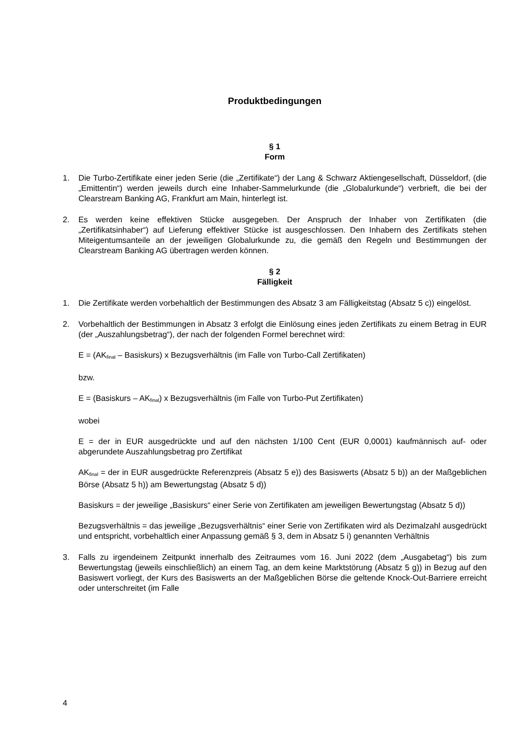Produktbedingungen
§ 1
Form
1. Die Turbo-Zertifikate einer jeden Serie (die „Zertifikate“) der Lang & Schwarz Aktiengesellschaft, Düsseldorf, (die „Emittentin“) werden jeweils durch eine Inhaber-Sammelurkunde (die „Globalurkunde“) verbrieft, die bei der Clearstream Banking AG, Frankfurt am Main, hinterlegt ist.
2. Es werden keine effektiven Stücke ausgegeben. Der Anspruch der Inhaber von Zertifikaten (die „Zertifikatsinhaber“) auf Lieferung effektiver Stücke ist ausgeschlossen. Den Inhabern des Zertifikats stehen Miteigentumsanteile an der jeweiligen Globalurkunde zu, die gemäß den Regeln und Bestimmungen der Clearstream Banking AG übertragen werden können.
§ 2
Fälligkeit
1. Die Zertifikate werden vorbehaltlich der Bestimmungen des Absatz 3 am Fälligkeitstag (Absatz 5 c)) eingelöst.
2. Vorbehaltlich der Bestimmungen in Absatz 3 erfolgt die Einlösung eines jeden Zertifikats zu einem Betrag in EUR (der „Auszahlungsbetrag“), der nach der folgenden Formel berechnet wird:
E = (AK<sub>final</sub> – Basiskurs) x Bezugsverhältnis (im Falle von Turbo-Call Zertifikaten)
bzw.
E = (Basiskurs – AK<sub>final</sub>) x Bezugsverhältnis (im Falle von Turbo-Put Zertifikaten)
wobei
E = der in EUR ausgedrückte und auf den nächsten 1/100 Cent (EUR 0,0001) kaufmännisch auf- oder abgerundete Auszahlungsbetrag pro Zertifikat
AK<sub>final</sub> = der in EUR ausgedrückte Referenzpreis (Absatz 5 e)) des Basiswerts (Absatz 5 b)) an der Maßgeblichen Börse (Absatz 5 h)) am Bewertungstag (Absatz 5 d))
Basiskurs = der jeweilige „Basiskurs“ einer Serie von Zertifikaten am jeweiligen Bewertungstag (Absatz 5 d))
Bezugsverhältnis = das jeweilige „Bezugsverhältnis“ einer Serie von Zertifikaten wird als Dezimalzahl ausgedrückt und entspricht, vorbehaltlich einer Anpassung gemäß § 3, dem in Absatz 5 i) genannten Verhältnis
3. Falls zu irgendeinem Zeitpunkt innerhalb des Zeitraumes vom 16. Juni 2022 (dem „Ausgabetag“) bis zum Bewertungstag (jeweils einschließlich) an einem Tag, an dem keine Marktstörung (Absatz 5 g)) in Bezug auf den Basiswert vorliegt, der Kurs des Basiswerts an der Maßgeblichen Börse die geltende Knock-Out-Barriere erreicht oder unterschreitet (im Falle
4